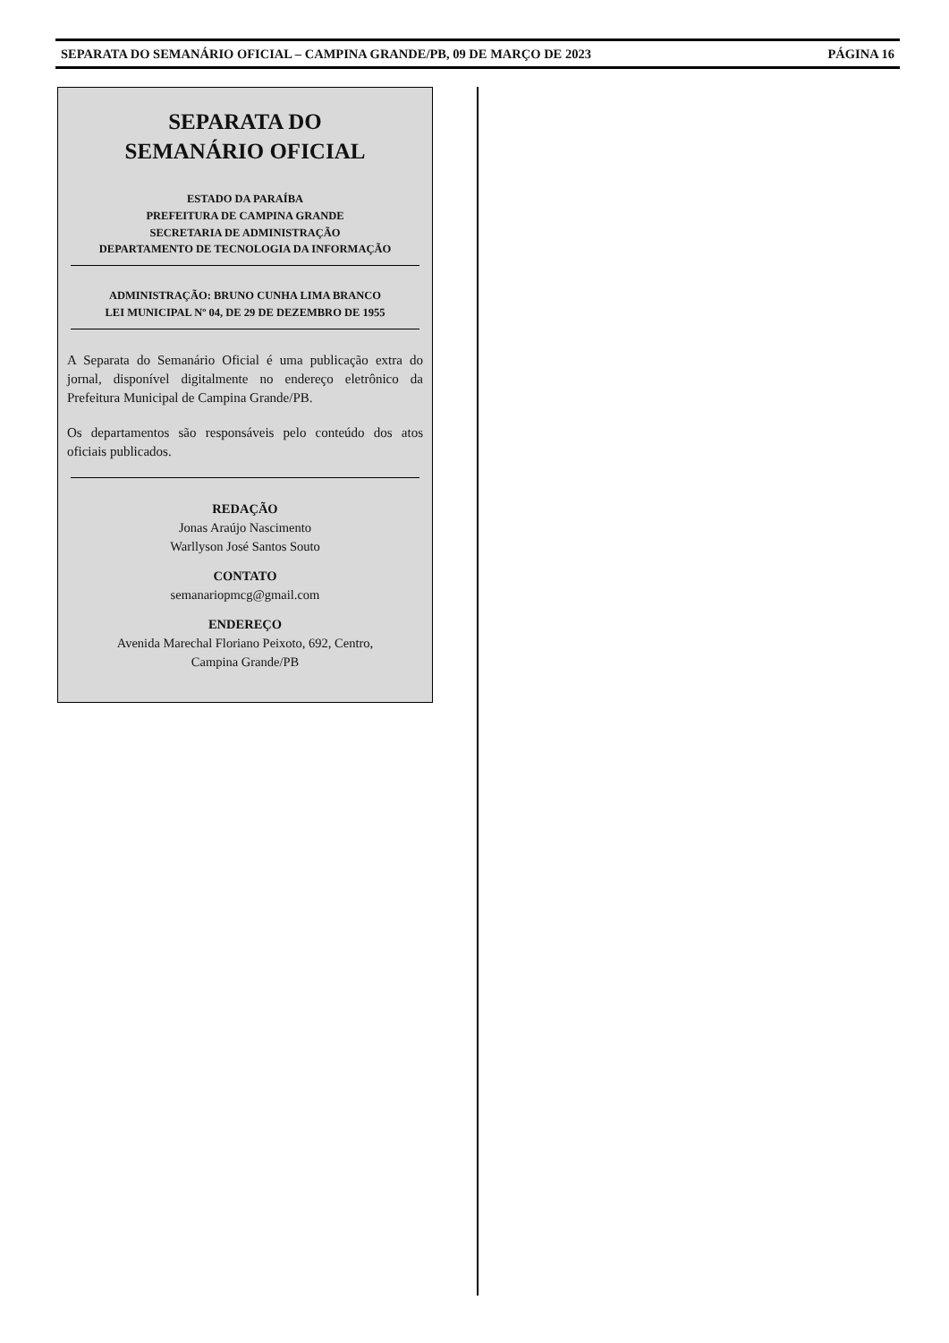SEPARATA DO SEMANÁRIO OFICIAL – CAMPINA GRANDE/PB, 09 DE MARÇO DE 2023 PÁGINA 16
SEPARATA DO
SEMANÁRIO OFICIAL
ESTADO DA PARAÍBA
PREFEITURA DE CAMPINA GRANDE
SECRETARIA DE ADMINISTRAÇÃO
DEPARTAMENTO DE TECNOLOGIA DA INFORMAÇÃO
ADMINISTRAÇÃO: BRUNO CUNHA LIMA BRANCO
LEI MUNICIPAL Nº 04, DE 29 DE DEZEMBRO DE 1955
A Separata do Semanário Oficial é uma publicação extra do jornal, disponível digitalmente no endereço eletrônico da Prefeitura Municipal de Campina Grande/PB.
Os departamentos são responsáveis pelo conteúdo dos atos oficiais publicados.
REDAÇÃO
Jonas Araújo Nascimento
Warllyson José Santos Souto
CONTATO
semanariopmcg@gmail.com
ENDEREÇO
Avenida Marechal Floriano Peixoto, 692, Centro,
Campina Grande/PB